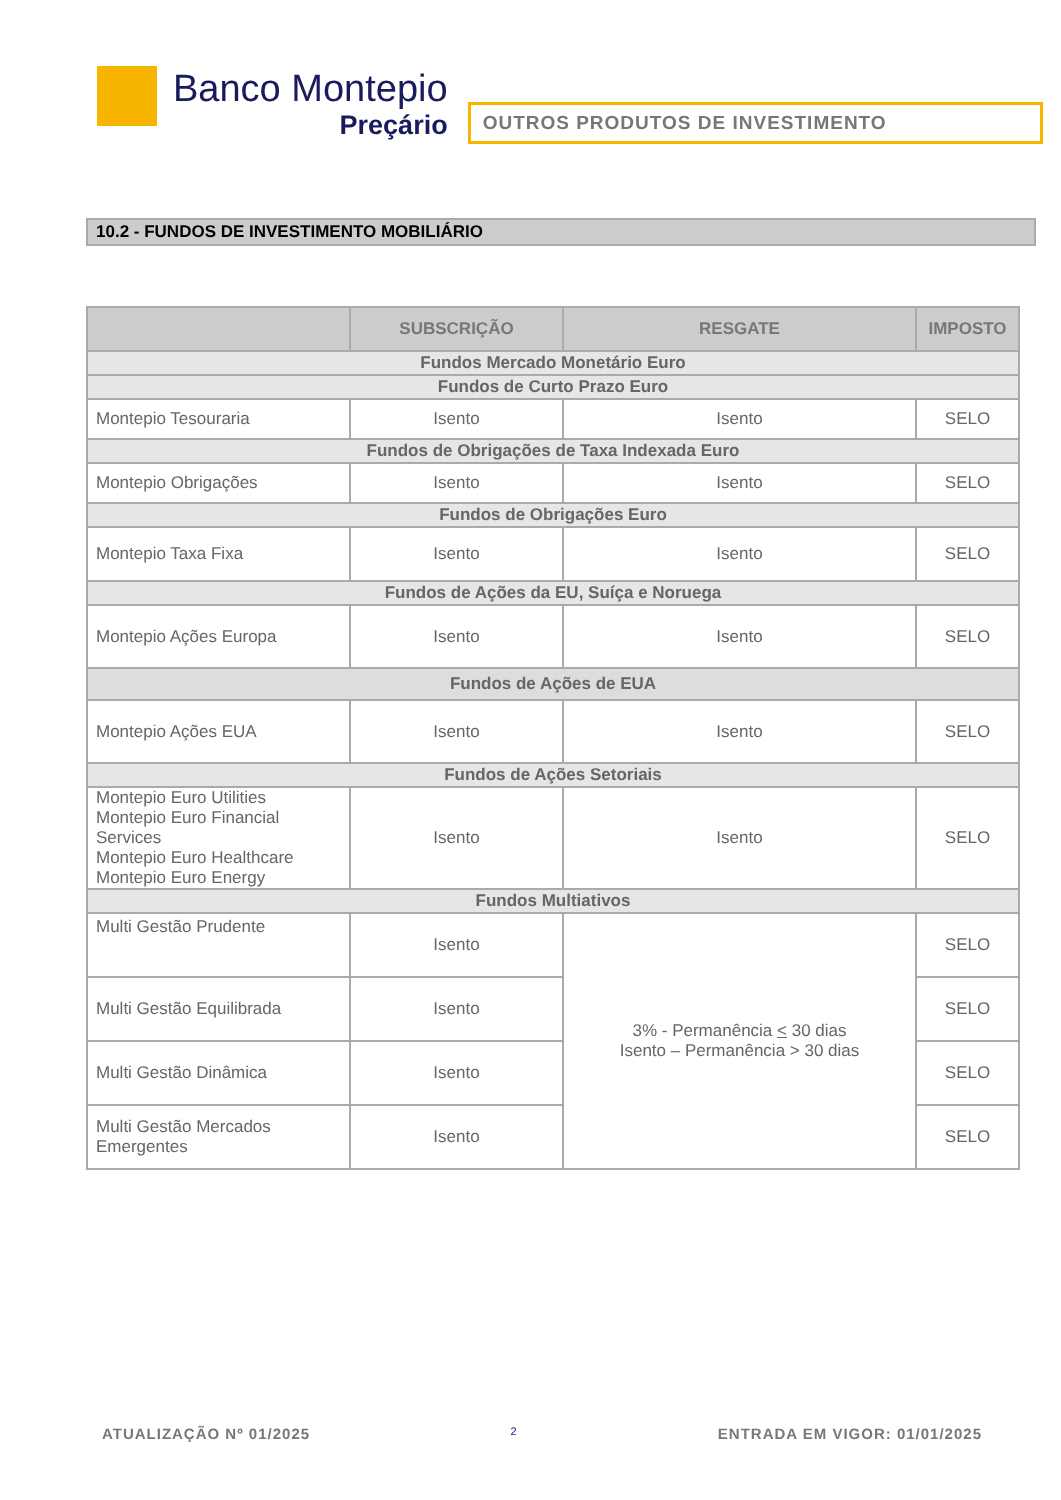Banco Montepio
Preçário
OUTROS PRODUTOS DE INVESTIMENTO
10.2 - FUNDOS DE INVESTIMENTO MOBILIÁRIO
| | SUBSCRIÇÃO | RESGATE | IMPOSTO |
| --- | --- | --- | --- |
| Fundos Mercado Monetário Euro | | | |
| Fundos de Curto Prazo Euro | | | |
| Montepio Tesouraria | Isento | Isento | SELO |
| Fundos de Obrigações de Taxa Indexada Euro | | | |
| Montepio Obrigações | Isento | Isento | SELO |
| Fundos de Obrigações Euro | | | |
| Montepio Taxa Fixa | Isento | Isento | SELO |
| Fundos de Ações da EU, Suíça e Noruega | | | |
| Montepio Ações Europa | Isento | Isento | SELO |
| Fundos de Ações de EUA | | | |
| Montepio Ações EUA | Isento | Isento | SELO |
| Fundos de Ações Setoriais | | | |
| Montepio Euro Utilities Montepio Euro Financial Services Montepio Euro Healthcare Montepio Euro Energy | Isento | Isento | SELO |
| Fundos Multiativos | | | |
| Multi Gestão Prudente | Isento | 3% - Permanência < 30 dias Isento – Permanência > 30 dias | SELO |
| Multi Gestão Equilibrada | Isento | | SELO |
| Multi Gestão Dinâmica | Isento | | SELO |
| Multi Gestão Mercados Emergentes | Isento | | SELO |
ATUALIZAÇÃO Nº 01/2025 2 ENTRADA EM VIGOR: 01/01/2025